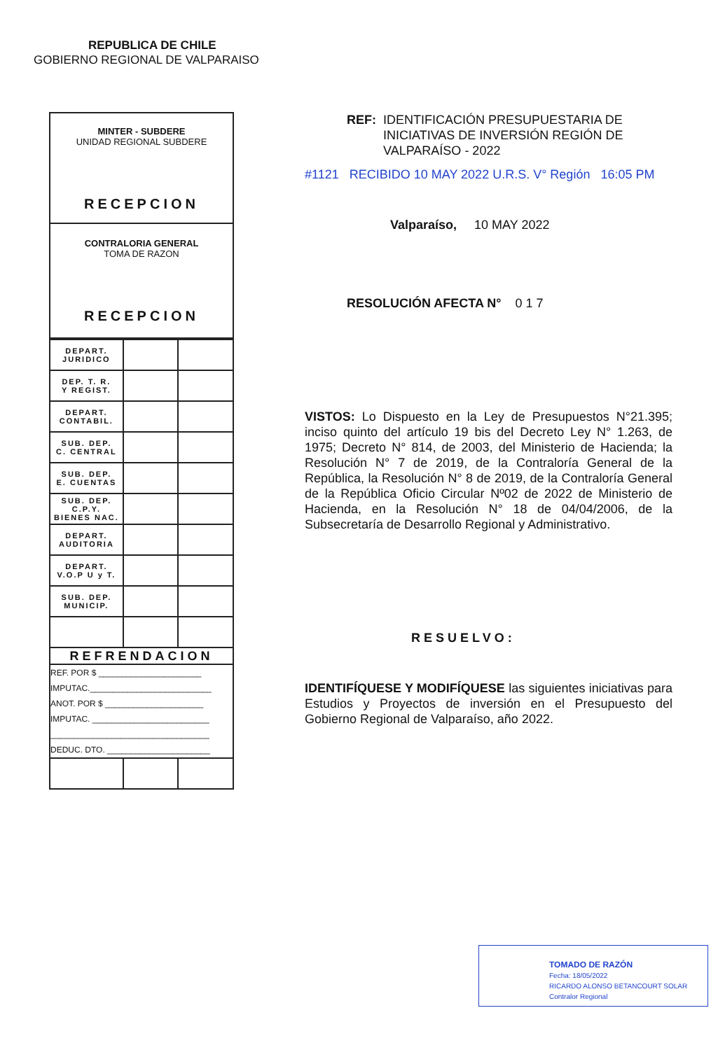REPUBLICA DE CHILE
GOBIERNO REGIONAL DE VALPARAISO
MINTER - SUBDERE
UNIDAD REGIONAL SUBDERE
RECEPCION
CONTRALORIA GENERAL
TOMA DE RAZON
RECEPCION
| DEPART. JURIDICO | | |
| DEP. T. R. Y REGIST. | | |
| DEPART. CONTABIL. | | |
| SUB. DEP. C. CENTRAL | | |
| SUB. DEP. E. CUENTAS | | |
| SUB. DEP. C.P.Y. BIENES NAC. | | |
| DEPART. AUDITORIA | | |
| DEPART. V.O.P U y T. | | |
| SUB. DEP. MUNICIP. | | |
| REFRENDACION | | |
| / REF. POR $ ______________________ / / IMPUTAC.__________________________ / / ANOT. POR $ _____________________ / / IMPUTAC. _________________________ / / __________________________________ / / DEDUC. DTO. ______________________ / | | |
REF: IDENTIFICACIÓN PRESUPUESTARIA DE INICIATIVAS DE INVERSIÓN REGIÓN DE VALPARAÍSO - 2022
#1121 RECIBIDO 10 MAY 2022 U.R.S. V° Región 16:05 PM
Valparaíso, 10 MAY 2022
RESOLUCIÓN AFECTA N° 0 1 7
VISTOS: Lo Dispuesto en la Ley de Presupuestos N°21.395; inciso quinto del artículo 19 bis del Decreto Ley N° 1.263, de 1975; Decreto N° 814, de 2003, del Ministerio de Hacienda; la Resolución N° 7 de 2019, de la Contraloría General de la República, la Resolución N° 8 de 2019, de la Contraloría General de la República Oficio Circular Nº02 de 2022 de Ministerio de Hacienda, en la Resolución N° 18 de 04/04/2006, de la Subsecretaría de Desarrollo Regional y Administrativo.
RESUELVO:
IDENTIFÍQUESE Y MODIFÍQUESE las siguientes iniciativas para Estudios y Proyectos de inversión en el Presupuesto del Gobierno Regional de Valparaíso, año 2022.
TOMADO DE RAZÓN
Fecha: 18/05/2022
RICARDO ALONSO BETANCOURT SOLAR
Contralor Regional